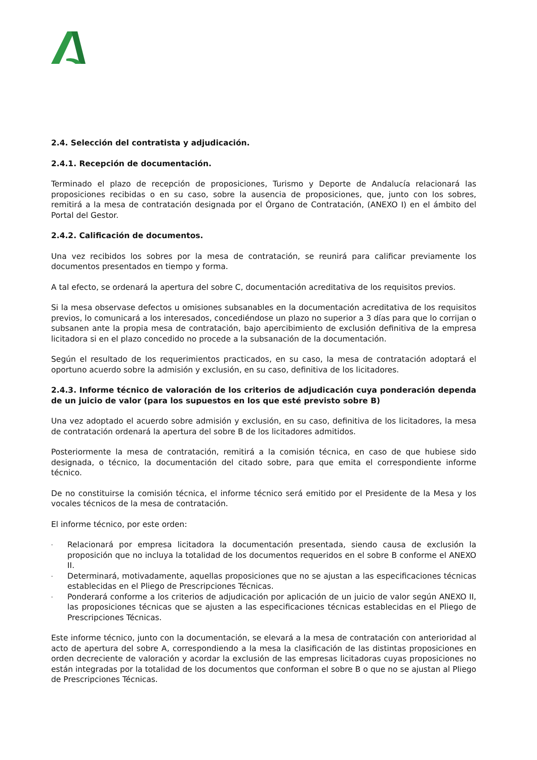2.4. Selección del contratista y adjudicación.
2.4.1. Recepción de documentación.
Terminado el plazo de recepción de proposiciones, Turismo y Deporte de Andalucía relacionará las proposiciones recibidas o en su caso, sobre la ausencia de proposiciones, que, junto con los sobres, remitirá a la mesa de contratación designada por el Órgano de Contratación, (ANEXO I) en el ámbito del Portal del Gestor.
2.4.2. Calificación de documentos.
Una vez recibidos los sobres por la mesa de contratación, se reunirá para calificar previamente los documentos presentados en tiempo y forma.
A tal efecto, se ordenará la apertura del sobre C, documentación acreditativa de los requisitos previos.
Si la mesa observase defectos u omisiones subsanables en la documentación acreditativa de los requisitos previos, lo comunicará a los interesados, concediéndose un plazo no superior a 3 días para que lo corrijan o subsanen ante la propia mesa de contratación, bajo apercibimiento de exclusión definitiva de la empresa licitadora si en el plazo concedido no procede a la subsanación de la documentación.
Según el resultado de los requerimientos practicados, en su caso, la mesa de contratación adoptará el oportuno acuerdo sobre la admisión y exclusión, en su caso, definitiva de los licitadores.
2.4.3. Informe técnico de valoración de los criterios de adjudicación cuya ponderación dependa de un juicio de valor (para los supuestos en los que esté previsto sobre B)
Una vez adoptado el acuerdo sobre admisión y exclusión, en su caso, definitiva de los licitadores, la mesa de contratación ordenará la apertura del sobre B de los licitadores admitidos.
Posteriormente la mesa de contratación, remitirá a la comisión técnica, en caso de que hubiese sido designada, o técnico, la documentación del citado sobre, para que emita el correspondiente informe técnico.
De no constituirse la comisión técnica, el informe técnico será emitido por el Presidente de la Mesa y los vocales técnicos de la mesa de contratación.
El informe técnico, por este orden:
- Relacionará por empresa licitadora la documentación presentada, siendo causa de exclusión la proposición que no incluya la totalidad de los documentos requeridos en el sobre B conforme el ANEXO II.
- Determinará, motivadamente, aquellas proposiciones que no se ajustan a las especificaciones técnicas establecidas en el Pliego de Prescripciones Técnicas.
- Ponderará conforme a los criterios de adjudicación por aplicación de un juicio de valor según ANEXO II, las proposiciones técnicas que se ajusten a las especificaciones técnicas establecidas en el Pliego de Prescripciones Técnicas.
Este informe técnico, junto con la documentación, se elevará a la mesa de contratación con anterioridad al acto de apertura del sobre A, correspondiendo a la mesa la clasificación de las distintas proposiciones en orden decreciente de valoración y acordar la exclusión de las empresas licitadoras cuyas proposiciones no están integradas por la totalidad de los documentos que conforman el sobre B o que no se ajustan al Pliego de Prescripciones Técnicas.